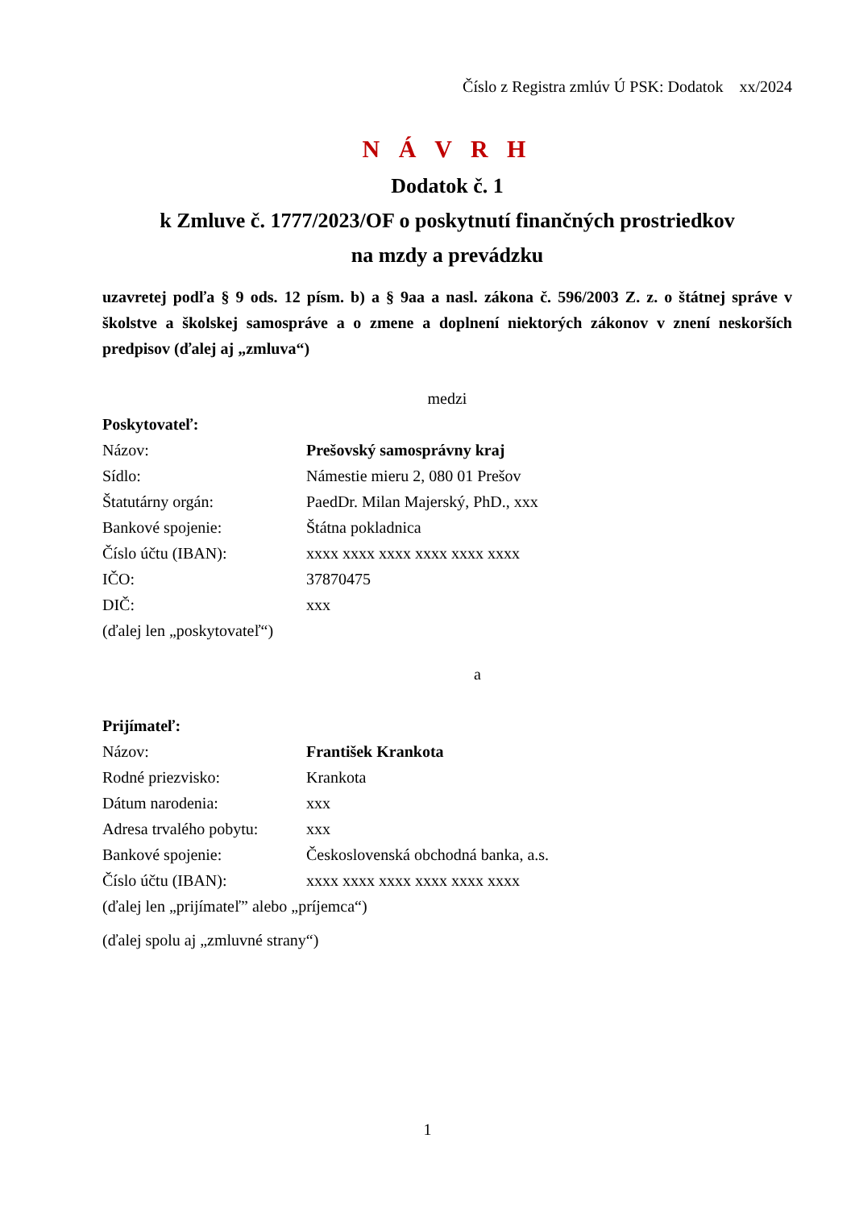Číslo z Registra zmlúv Ú PSK: Dodatok xx/2024
N Á V R H
Dodatok č. 1
k Zmluve č. 1777/2023/OF o poskytnutí finančných prostriedkov
na mzdy a prevádzku
uzavretej podľa § 9 ods. 12 písm. b) a § 9aa a nasl. zákona č. 596/2003 Z. z. o štátnej správe v školstve a školskej samospráve a o zmene a doplnení niektorých zákonov v znení neskorších predpisov (ďalej aj „zmluva“)
medzi
Poskytovateľ:
Názov: Prešovský samosprávny kraj
Sídlo: Námestie mieru 2, 080 01 Prešov
Štatutárny orgán: PaedDr. Milan Majerský, PhD., xxx
Bankové spojenie: Štátna pokladnica
Číslo účtu (IBAN): xxxx xxxx xxxx xxxx xxxx xxxx
IČO: 37870475
DIČ: xxx
(ďalej len „poskytovateľ“)
a
Prijímateľ:
Názov: František Krankota
Rodné priezvisko: Krankota
Dátum narodenia: xxx
Adresa trvalého pobytu: xxx
Bankové spojenie: Československá obchodná banka, a.s.
Číslo účtu (IBAN): xxxx xxxx xxxx xxxx xxxx xxxx
(ďalej len „prijímateľ” alebo „príjemca“)
(ďalej spolu aj „zmluvné strany“)
1